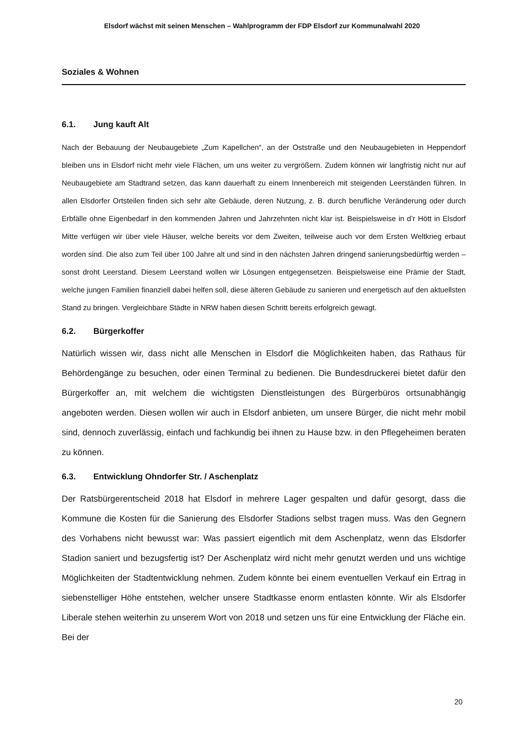Elsdorf wächst mit seinen Menschen – Wahlprogramm der FDP Elsdorf zur Kommunalwahl 2020
Soziales & Wohnen
6.1. Jung kauft Alt
Nach der Bebauung der Neubaugebiete „Zum Kapellchen“, an der Oststraße und den Neubaugebieten in Heppendorf bleiben uns in Elsdorf nicht mehr viele Flächen, um uns weiter zu vergrößern. Zudem können wir langfristig nicht nur auf Neubaugebiete am Stadtrand setzen, das kann dauerhaft zu einem Innenbereich mit steigenden Leerständen führen. In allen Elsdorfer Ortsteilen finden sich sehr alte Gebäude, deren Nutzung, z. B. durch berufliche Veränderung oder durch Erbfälle ohne Eigenbedarf in den kommenden Jahren und Jahrzehnten nicht klar ist. Beispielsweise in d’r Hött in Elsdorf Mitte verfügen wir über viele Häuser, welche bereits vor dem Zweiten, teilweise auch vor dem Ersten Weltkrieg erbaut worden sind. Die also zum Teil über 100 Jahre alt und sind in den nächsten Jahren dringend sanierungsbedürftig werden – sonst droht Leerstand. Diesem Leerstand wollen wir Lösungen entgegensetzen. Beispielsweise eine Prämie der Stadt, welche jungen Familien finanziell dabei helfen soll, diese älteren Gebäude zu sanieren und energetisch auf den aktuellsten Stand zu bringen. Vergleichbare Städte in NRW haben diesen Schritt bereits erfolgreich gewagt.
6.2. Bürgerkoffer
Natürlich wissen wir, dass nicht alle Menschen in Elsdorf die Möglichkeiten haben, das Rathaus für Behördengänge zu besuchen, oder einen Terminal zu bedienen. Die Bundesdruckerei bietet dafür den Bürgerkoffer an, mit welchem die wichtigsten Dienstleistungen des Bürgerbüros ortsunabhängig angeboten werden. Diesen wollen wir auch in Elsdorf anbieten, um unsere Bürger, die nicht mehr mobil sind, dennoch zuverlässig, einfach und fachkundig bei ihnen zu Hause bzw. in den Pflegeheimen beraten zu können.
6.3. Entwicklung Ohndorfer Str. / Aschenplatz
Der Ratsbürgerentscheid 2018 hat Elsdorf in mehrere Lager gespalten und dafür gesorgt, dass die Kommune die Kosten für die Sanierung des Elsdorfer Stadions selbst tragen muss. Was den Gegnern des Vorhabens nicht bewusst war: Was passiert eigentlich mit dem Aschenplatz, wenn das Elsdorfer Stadion saniert und bezugsfertig ist? Der Aschenplatz wird nicht mehr genutzt werden und uns wichtige Möglichkeiten der Stadtentwicklung nehmen. Zudem könnte bei einem eventuellen Verkauf ein Ertrag in siebenstelliger Höhe entstehen, welcher unsere Stadtkasse enorm entlasten könnte. Wir als Elsdorfer Liberale stehen weiterhin zu unserem Wort von 2018 und setzen uns für eine Entwicklung der Fläche ein. Bei der
20